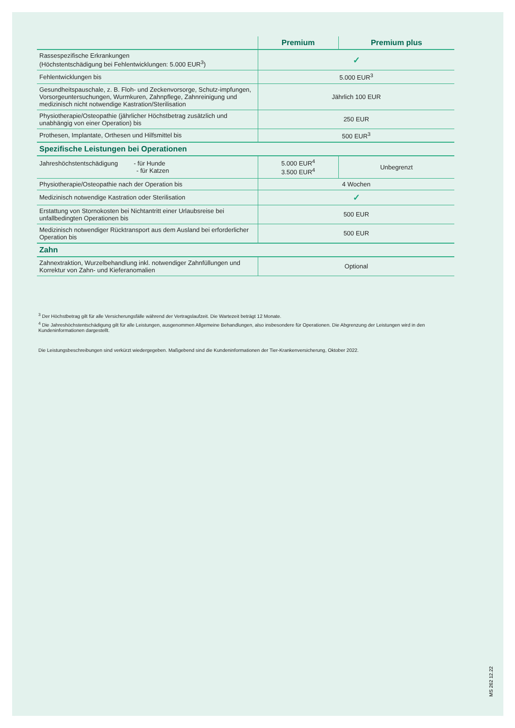| | Premium | Premium plus |
| --- | --- | --- |
| Rassespezifische Erkrankungen (Höchstentschädigung bei Fehlentwicklungen: 5.000 EUR<sup>3</sup>) | ✓ | |
| Fehlentwicklungen bis | 5.000 EUR<sup>3</sup> | |
| Gesundheitspauschale, z. B. Floh- und Zeckenvorsorge, Schutz-impfungen, Vorsorgeuntersuchungen, Wurmkuren, Zahnpflege, Zahnreinigung und medizinisch nicht notwendige Kastration/Sterilisation | Jährlich 100 EUR | |
| Physiotherapie/Osteopathie (jährlicher Höchstbetrag zusätzlich und unabhängig von einer Operation) bis | 250 EUR | |
| Prothesen, Implantate, Orthesen und Hilfsmittel bis | 500 EUR<sup>3</sup> | |
| Spezifische Leistungen bei Operationen | | |
| Jahreshöchstentschädigung - für Hunde - für Katzen | 5.000 EUR<sup>4</sup> 3.500 EUR<sup>4</sup> | Unbegrenzt |
| Physiotherapie/Osteopathie nach der Operation bis | 4 Wochen | |
| Medizinisch notwendige Kastration oder Sterilisation | ✓ | |
| Erstattung von Stornokosten bei Nichtantritt einer Urlaubsreise bei unfallbedingten Operationen bis | 500 EUR | |
| Medizinisch notwendiger Rücktransport aus dem Ausland bei erforderlicher Operation bis | 500 EUR | |
| Zahn | | |
| Zahnextraktion, Wurzelbehandlung inkl. notwendiger Zahnfüllungen und Korrektur von Zahn- und Kieferanomalien | Optional | |
<sup>3</sup> Der Höchstbetrag gilt für alle Versicherungsfälle während der Vertragslaufzeit. Die Wartezeit beträgt 12 Monate.
<sup>4</sup> Die Jahreshöchstentschädigung gilt für alle Leistungen, ausgenommen Allgemeine Behandlungen, also insbesondere für Operationen. Die Abgrenzung der Leistungen wird in den Kundeninformationen dargestellt.
Die Leistungsbeschreibungen sind verkürzt wiedergegeben. Maßgebend sind die Kundeninformationen der Tier-Krankenversicherung, Oktober 2022.
MS 262 12.22